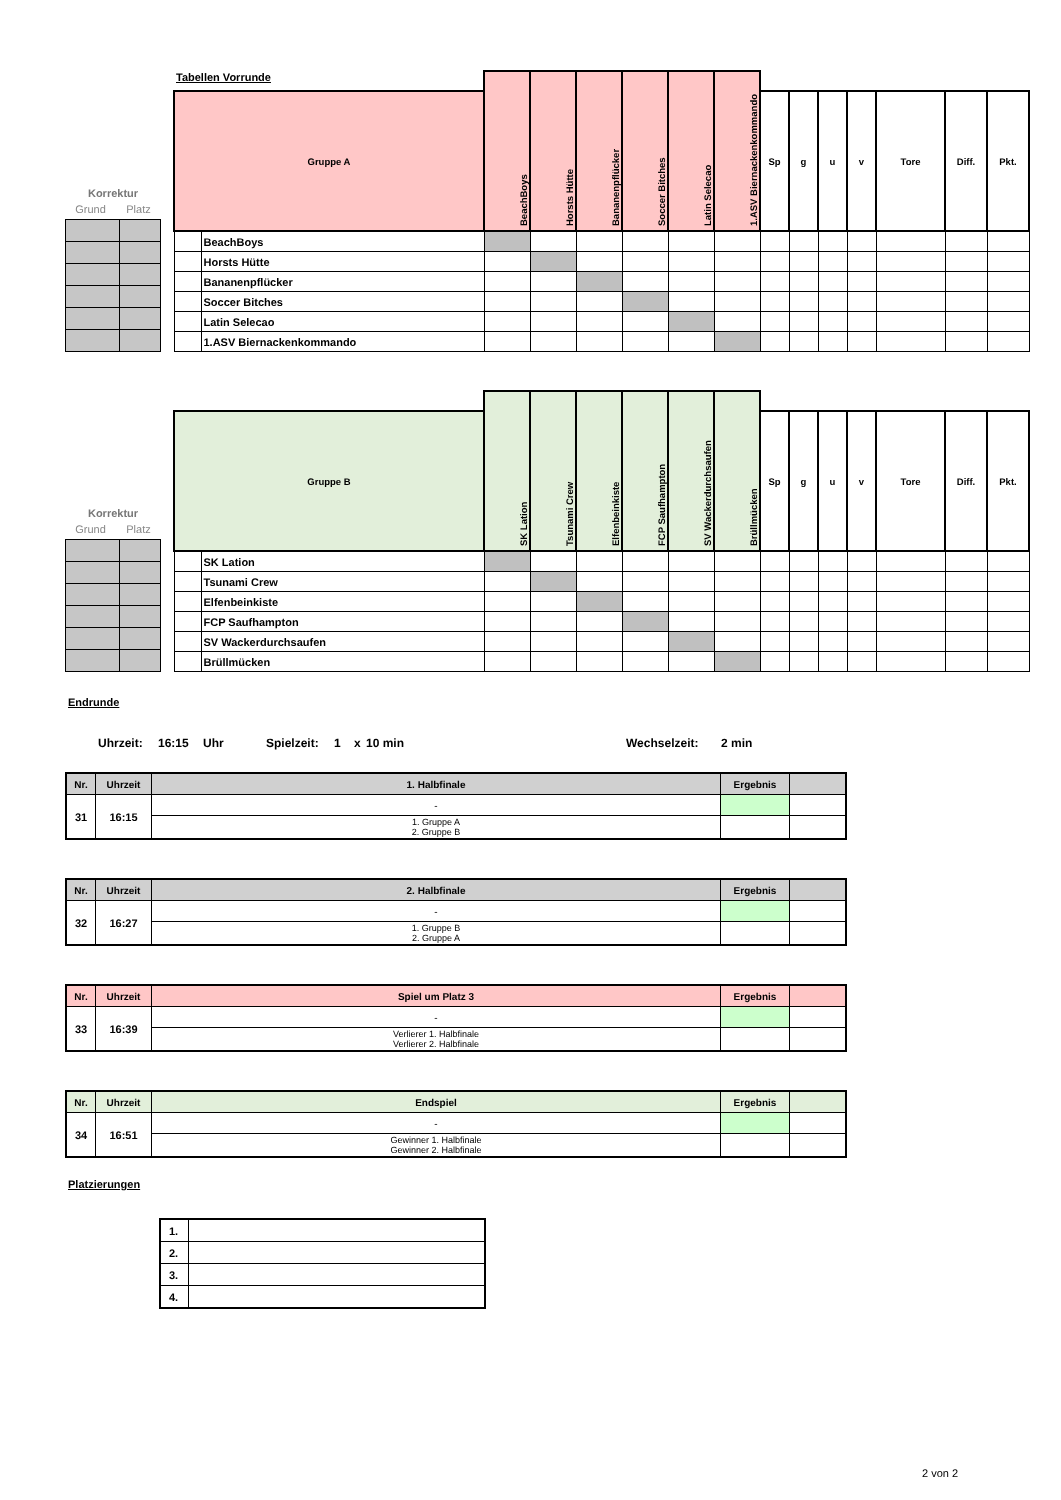Korrektur
Grund Platz
| Tabellen Vorrunde | | BeachBoys | Horsts Hütte | Bananenpflücker | Soccer Bitches | Latin Selecao | 1.ASV Biernackenkommando | | | | | | | |
| Gruppe A | | | | | | | | Sp | g | u | v | Tore | Diff. | Pkt. |
| | BeachBoys | | | | | | | | | | | | | |
| | Horsts Hütte | | | | | | | | | | | | | |
| | Bananenpflücker | | | | | | | | | | | | | |
| | Soccer Bitches | | | | | | | | | | | | | |
| | Latin Selecao | | | | | | | | | | | | | |
| | 1.ASV Biernackenkommando | | | | | | | | | | | | | |
Korrektur
Grund Platz
| | | SK Lation | Tsunami Crew | Elfenbeinkiste | FCP Saufhampton | SV Wackerdurchsaufen | Brüllmücken | | | | | | | |
| Gruppe B | | | | | | | | Sp | g | u | v | Tore | Diff. | Pkt. |
| | SK Lation | | | | | | | | | | | | | |
| | Tsunami Crew | | | | | | | | | | | | | |
| | Elfenbeinkiste | | | | | | | | | | | | | |
| | FCP Saufhampton | | | | | | | | | | | | | |
| | SV Wackerdurchsaufen | | | | | | | | | | | | | |
| | Brüllmücken | | | | | | | | | | | | | |
Endrunde
Uhrzeit: 16:15 Uhr Spielzeit: 1 x 10 min Wechselzeit: 2 min
| Nr. | Uhrzeit | 1. Halbfinale | Ergebnis | |
| --- | --- | --- | --- | --- |
| 31 | 16:15 | - | | |
| | | 1. Gruppe A 2. Gruppe B | | |
| Nr. | Uhrzeit | 2. Halbfinale | Ergebnis | |
| --- | --- | --- | --- | --- |
| 32 | 16:27 | - | | |
| | | 1. Gruppe B 2. Gruppe A | | |
| Nr. | Uhrzeit | Spiel um Platz 3 | Ergebnis | |
| --- | --- | --- | --- | --- |
| 33 | 16:39 | - | | |
| | | Verlierer 1. Halbfinale Verlierer 2. Halbfinale | | |
| Nr. | Uhrzeit | Endspiel | Ergebnis | |
| --- | --- | --- | --- | --- |
| 34 | 16:51 | - | | |
| | | Gewinner 1. Halbfinale Gewinner 2. Halbfinale | | |
Platzierungen
| 1. | |
| 2. | |
| 3. | |
| 4. | |
2 von 2